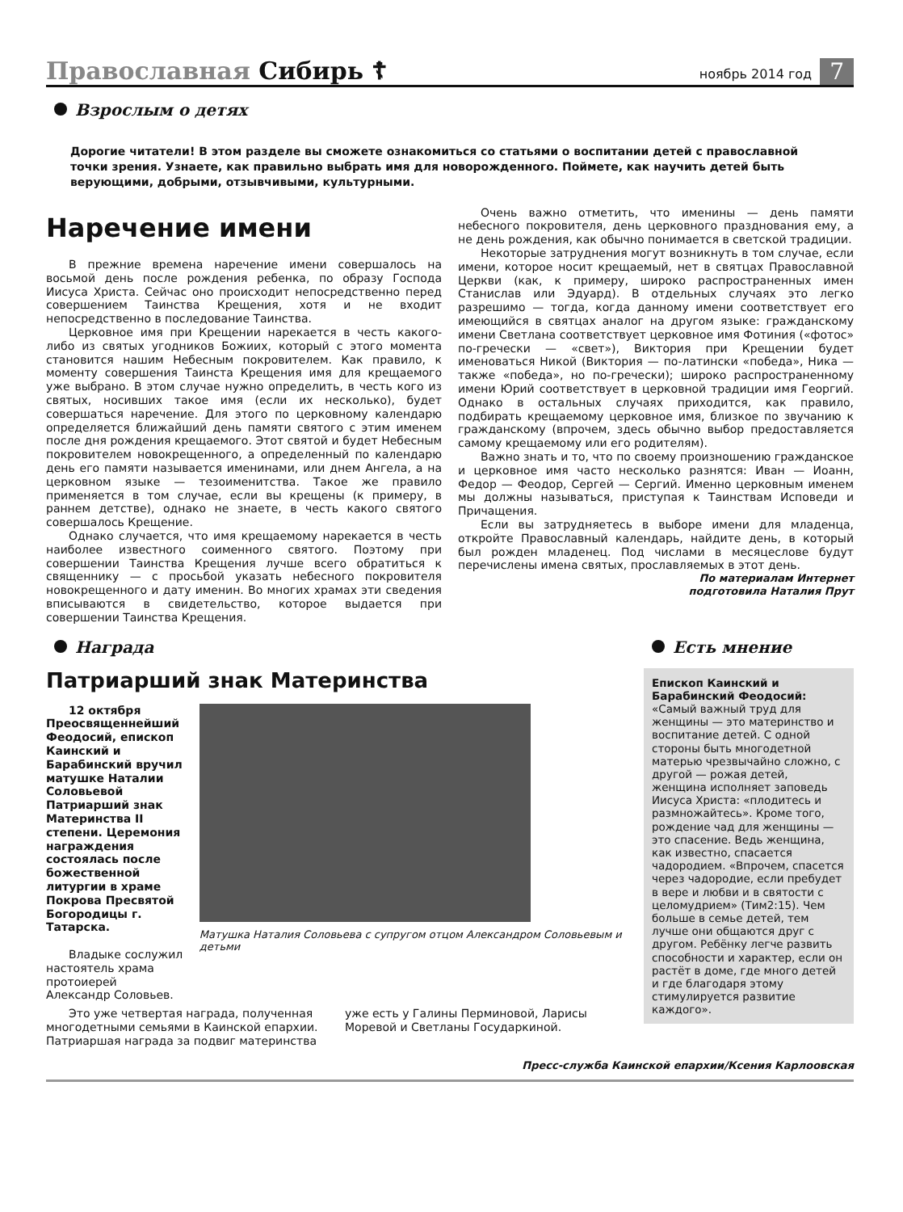Православная Сибирь ☦ ноябрь 2014 год 7
Взрослым о детях
Дорогие читатели! В этом разделе вы сможете ознакомиться со статьями о воспитании детей с православной точки зрения. Узнаете, как правильно выбрать имя для новорожденного. Поймете, как научить детей быть верующими, добрыми, отзывчивыми, культурными.
Наречение имени
В прежние времена наречение имени совершалось на восьмой день после рождения ребенка, по образу Господа Иисуса Христа. Сейчас оно происходит непосредственно перед совершением Таинства Крещения, хотя и не входит непосредственно в последование Таинства.
Церковное имя при Крещении нарекается в честь какого-либо из святых угодников Божиих, который с этого момента становится нашим Небесным покровителем. Как правило, к моменту совершения Таинста Крещения имя для крещаемого уже выбрано. В этом случае нужно определить, в честь кого из святых, носивших такое имя (если их несколько), будет совершаться наречение. Для этого по церковному календарю определяется ближайший день памяти святого с этим именем после дня рождения крещаемого. Этот святой и будет Небесным покровителем новокрещенного, а определенный по календарю день его памяти называется именинами, или днем Ангела, а на церковном языке — тезоименитства. Такое же правило применяется в том случае, если вы крещены (к примеру, в раннем детстве), однако не знаете, в честь какого святого совершалось Крещение.
Однако случается, что имя крещаемому нарекается в честь наиболее известного соименного святого. Поэтому при совершении Таинства Крещения лучше всего обратиться к священнику — с просьбой указать небесного покровителя новокрещенного и дату именин. Во многих храмах эти сведения вписываются в свидетельство, которое выдается при совершении Таинства Крещения.
Очень важно отметить, что именины — день памяти небесного покровителя, день церковного празднования ему, а не день рождения, как обычно понимается в светской традиции.
Некоторые затруднения могут возникнуть в том случае, если имени, которое носит крещаемый, нет в святцах Православной Церкви (как, к примеру, широко распространенных имен Станислав или Эдуард). В отдельных случаях это легко разрешимо — тогда, когда данному имени соответствует его имеющийся в святцах аналог на другом языке: гражданскому имени Светлана соответствует церковное имя Фотиния («фотос» по-гречески — «свет»), Виктория при Крещении будет именоваться Никой (Виктория — по-латински «победа», Ника — также «победа», но по-гречески); широко распространенному имени Юрий соответствует в церковной традиции имя Георгий. Однако в остальных случаях приходится, как правило, подбирать крещаемому церковное имя, близкое по звучанию к гражданскому (впрочем, здесь обычно выбор предоставляется самому крещаемому или его родителям).
Важно знать и то, что по своему произношению гражданское и церковное имя часто несколько разнятся: Иван — Иоанн, Федор — Феодор, Сергей — Сергий. Именно церковным именем мы должны называться, приступая к Таинствам Исповеди и Причащения.
Если вы затрудняетесь в выборе имени для младенца, откройте Православный календарь, найдите день, в который был рожден младенец. Под числами в месяцеслове будут перечислены имена святых, прославляемых в этот день.
По материалам Интернет
подготовила Наталия Прут
Награда
Патриарший знак Материнства
12 октября Преосвященнейший Феодосий, епископ Каинский и Барабинский вручил матушке Наталии Соловьевой Патриарший знак Материнства II степени. Церемония награждения состоялась после божественной литургии в храме Покрова Пресвятой Богородицы г. Татарска.
Владыке сослужил настоятель храма протоиерей Александр Соловьев.
Матушка Наталия Соловьева с супругом отцом Александром Соловьевым и детьми
Это уже четвертая награда, полученная многодетными семьями в Каинской епархии. Патриаршая награда за подвиг материнства уже есть у Галины Перминовой, Ларисы Моревой и Светланы Государкиной.
Есть мнение
Епископ Каинский и Барабинский Феодосий:
«Самый важный труд для женщины — это материнство и воспитание детей. С одной стороны быть многодетной матерью чрезвычайно сложно, с другой — рожая детей, женщина исполняет заповедь Иисуса Христа: «плодитесь и размножайтесь». Кроме того, рождение чад для женщины — это спасение. Ведь женщина, как известно, спасается чадородием. «Впрочем, спасется через чадородие, если пребудет в вере и любви и в святости с целомудрием» (Тим2:15). Чем больше в семье детей, тем лучше они общаются друг с другом. Ребёнку легче развить способности и характер, если он растёт в доме, где много детей и где благодаря этому стимулируется развитие каждого».
Пресс-служба Каинской епархии/Ксения Карлоовская